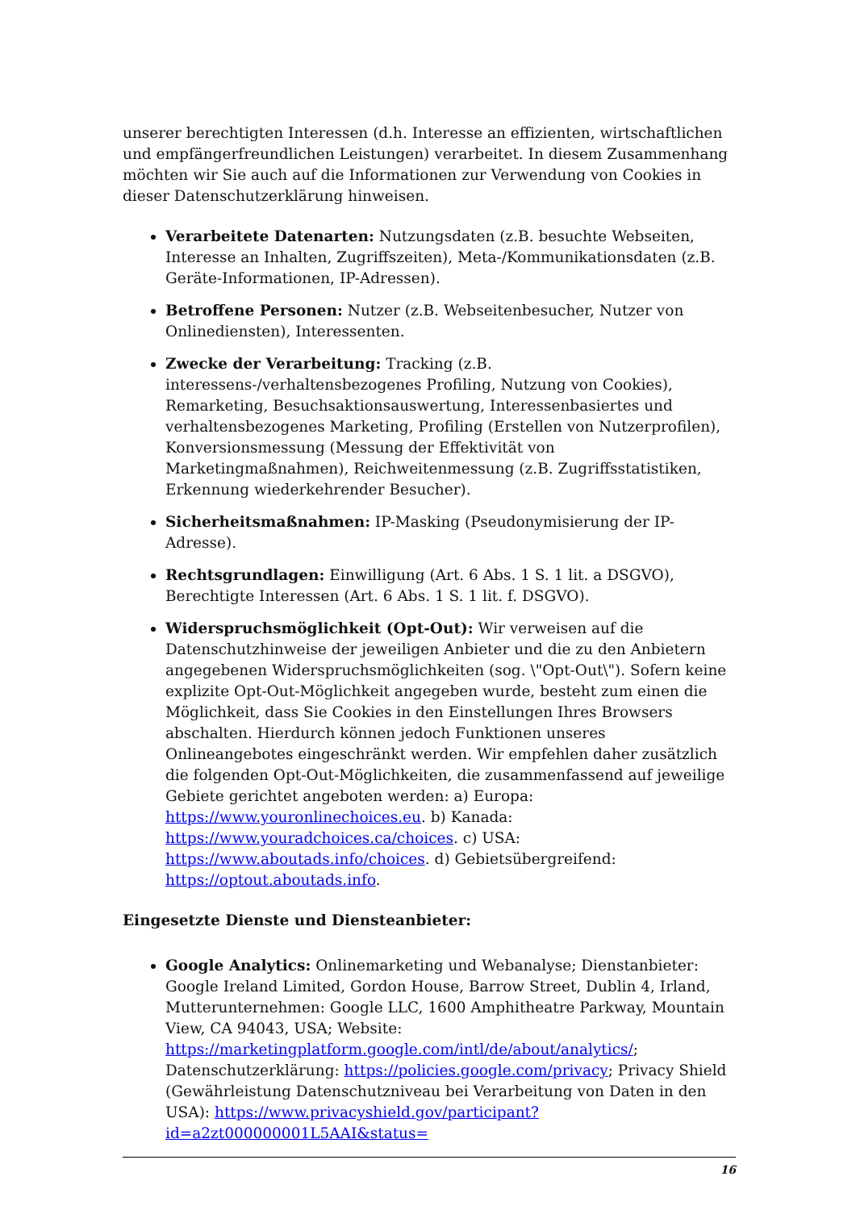unserer berechtigten Interessen (d.h. Interesse an effizienten, wirtschaftlichen und empfängerfreundlichen Leistungen) verarbeitet. In diesem Zusammenhang möchten wir Sie auch auf die Informationen zur Verwendung von Cookies in dieser Datenschutzerklärung hinweisen.
Verarbeitete Datenarten: Nutzungsdaten (z.B. besuchte Webseiten, Interesse an Inhalten, Zugriffszeiten), Meta-/Kommunikationsdaten (z.B. Geräte-Informationen, IP-Adressen).
Betroffene Personen: Nutzer (z.B. Webseitenbesucher, Nutzer von Onlinediensten), Interessenten.
Zwecke der Verarbeitung: Tracking (z.B. interessens-/verhaltensbezogenes Profiling, Nutzung von Cookies), Remarketing, Besuchsaktionsauswertung, Interessenbasiertes und verhaltensbezogenes Marketing, Profiling (Erstellen von Nutzerprofilen), Konversionsmessung (Messung der Effektivität von Marketingmaßnahmen), Reichweitenmessung (z.B. Zugriffsstatistiken, Erkennung wiederkehrender Besucher).
Sicherheitsmaßnahmen: IP-Masking (Pseudonymisierung der IP-Adresse).
Rechtsgrundlagen: Einwilligung (Art. 6 Abs. 1 S. 1 lit. a DSGVO), Berechtigte Interessen (Art. 6 Abs. 1 S. 1 lit. f. DSGVO).
Widerspruchsmöglichkeit (Opt-Out): Wir verweisen auf die Datenschutzhinweise der jeweiligen Anbieter und die zu den Anbietern angegebenen Widerspruchsmöglichkeiten (sog. \"Opt-Out\"). Sofern keine explizite Opt-Out-Möglichkeit angegeben wurde, besteht zum einen die Möglichkeit, dass Sie Cookies in den Einstellungen Ihres Browsers abschalten. Hierdurch können jedoch Funktionen unseres Onlineangebotes eingeschränkt werden. Wir empfehlen daher zusätzlich die folgenden Opt-Out-Möglichkeiten, die zusammenfassend auf jeweilige Gebiete gerichtet angeboten werden: a) Europa: https://www.youronlinechoices.eu. b) Kanada: https://www.youradchoices.ca/choices. c) USA: https://www.aboutads.info/choices. d) Gebietsübergreifend: https://optout.aboutads.info.
Eingesetzte Dienste und Diensteanbieter:
Google Analytics: Onlinemarketing und Webanalyse; Dienstanbieter: Google Ireland Limited, Gordon House, Barrow Street, Dublin 4, Irland, Mutterunternehmen: Google LLC, 1600 Amphitheatre Parkway, Mountain View, CA 94043, USA; Website: https://marketingplatform.google.com/intl/de/about/analytics/; Datenschutzerklärung: https://policies.google.com/privacy; Privacy Shield (Gewährleistung Datenschutzniveau bei Verarbeitung von Daten in den USA): https://www.privacyshield.gov/participant?id=a2zt000000001L5AAI&status=
16